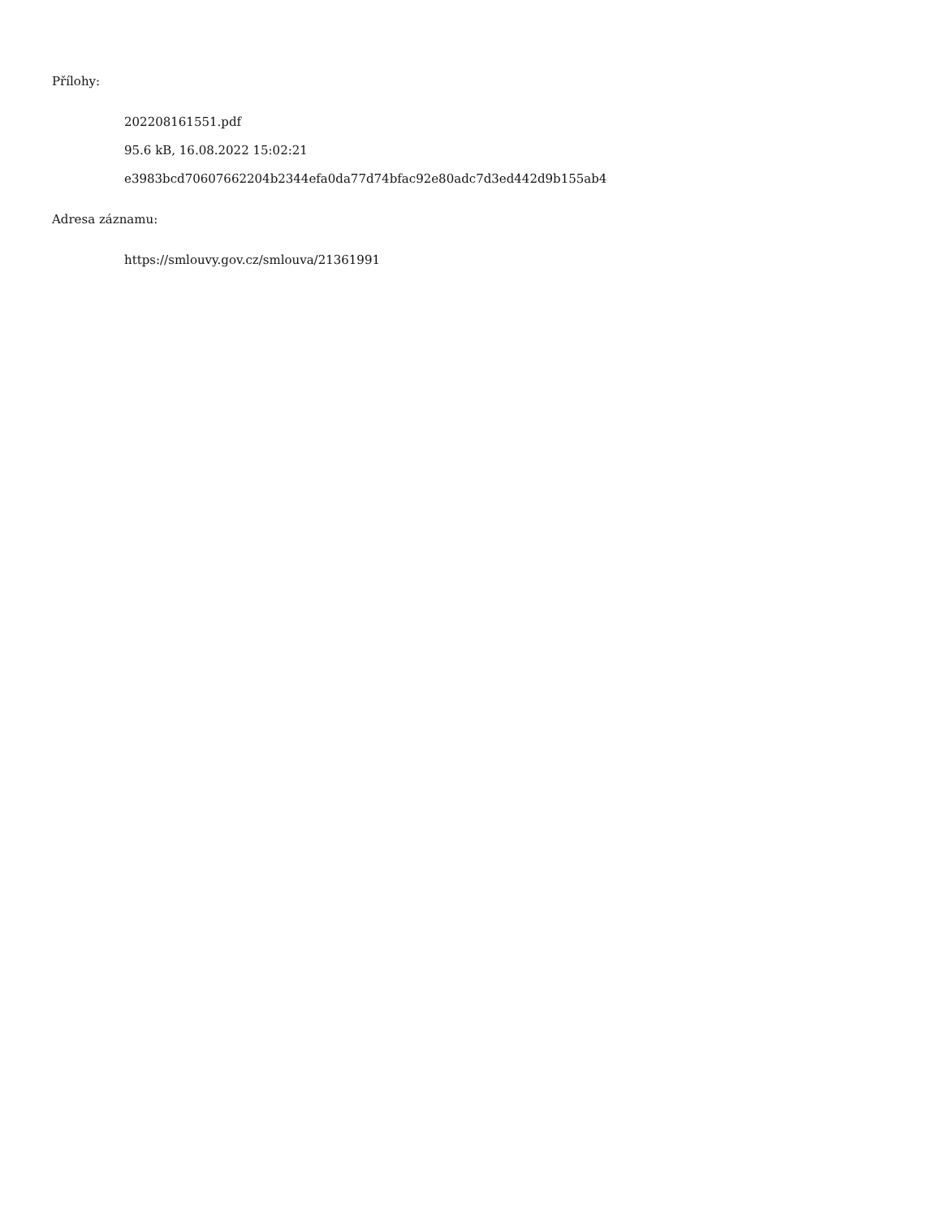Přílohy:
202208161551.pdf
95.6 kB, 16.08.2022 15:02:21
e3983bcd70607662204b2344efa0da77d74bfac92e80adc7d3ed442d9b155ab4
Adresa záznamu:
https://smlouvy.gov.cz/smlouva/21361991